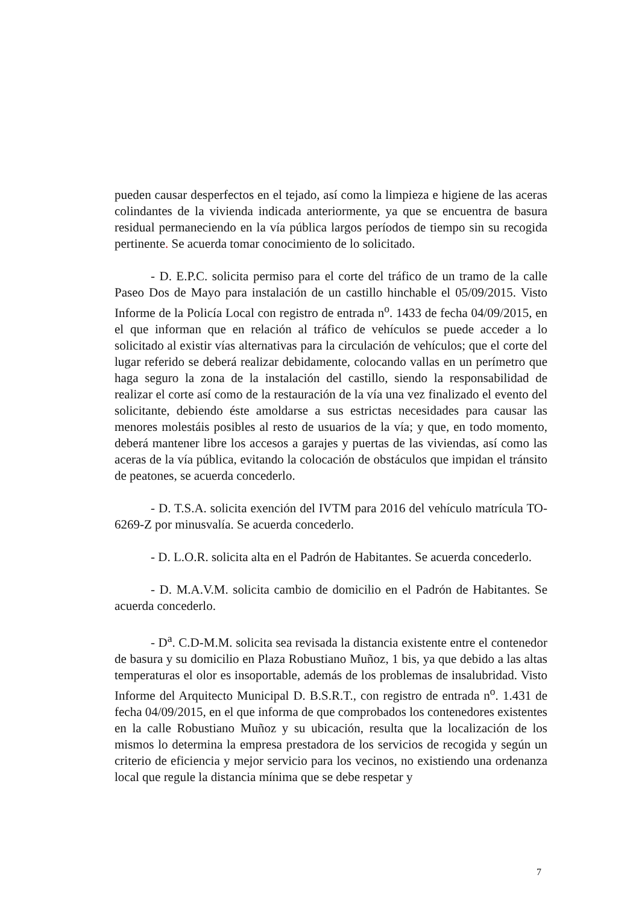pueden causar desperfectos en el tejado, así como la limpieza e higiene de las aceras colindantes de la vivienda indicada anteriormente, ya que se encuentra de basura residual permaneciendo en la vía pública largos períodos de tiempo sin su recogida pertinente. Se acuerda tomar conocimiento de lo solicitado.
- D. E.P.C. solicita permiso para el corte del tráfico de un tramo de la calle Paseo Dos de Mayo para instalación de un castillo hinchable el 05/09/2015. Visto Informe de la Policía Local con registro de entrada n<sup>o</sup>. 1433 de fecha 04/09/2015, en el que informan que en relación al tráfico de vehículos se puede acceder a lo solicitado al existir vías alternativas para la circulación de vehículos; que el corte del lugar referido se deberá realizar debidamente, colocando vallas en un perímetro que haga seguro la zona de la instalación del castillo, siendo la responsabilidad de realizar el corte así como de la restauración de la vía una vez finalizado el evento del solicitante, debiendo éste amoldarse a sus estrictas necesidades para causar las menores molestáis posibles al resto de usuarios de la vía; y que, en todo momento, deberá mantener libre los accesos a garajes y puertas de las viviendas, así como las aceras de la vía pública, evitando la colocación de obstáculos que impidan el tránsito de peatones, se acuerda concederlo.
- D. T.S.A. solicita exención del IVTM para 2016 del vehículo matrícula TO-6269-Z por minusvalía. Se acuerda concederlo.
- D. L.O.R. solicita alta en el Padrón de Habitantes. Se acuerda concederlo.
- D. M.A.V.M. solicita cambio de domicilio en el Padrón de Habitantes. Se acuerda concederlo.
- D<sup>a</sup>. C.D-M.M. solicita sea revisada la distancia existente entre el contenedor de basura y su domicilio en Plaza Robustiano Muñoz, 1 bis, ya que debido a las altas temperaturas el olor es insoportable, además de los problemas de insalubridad. Visto Informe del Arquitecto Municipal D. B.S.R.T., con registro de entrada n<sup>o</sup>. 1.431 de fecha 04/09/2015, en el que informa de que comprobados los contenedores existentes en la calle Robustiano Muñoz y su ubicación, resulta que la localización de los mismos lo determina la empresa prestadora de los servicios de recogida y según un criterio de eficiencia y mejor servicio para los vecinos, no existiendo una ordenanza local que regule la distancia mínima que se debe respetar y
7